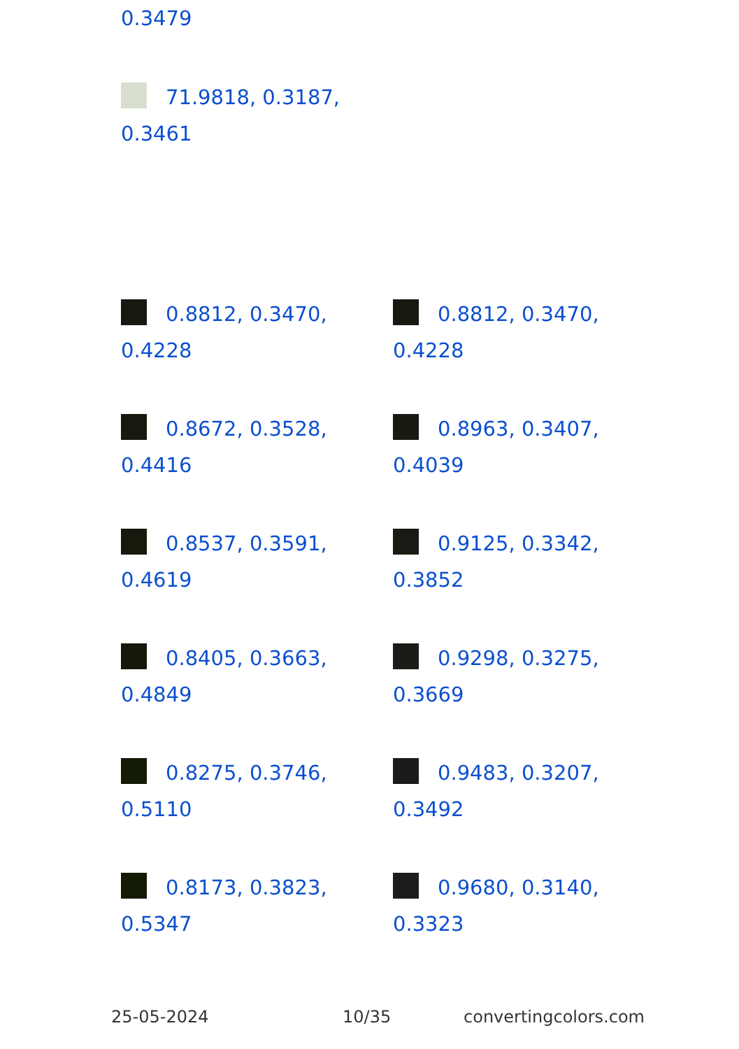0.3479
71.9818, 0.3187, 0.3461
0.8812, 0.3470, 0.4228
0.8812, 0.3470, 0.4228
0.8672, 0.3528, 0.4416
0.8963, 0.3407, 0.4039
0.8537, 0.3591, 0.4619
0.9125, 0.3342, 0.3852
0.8405, 0.3663, 0.4849
0.9298, 0.3275, 0.3669
0.8275, 0.3746, 0.5110
0.9483, 0.3207, 0.3492
0.8173, 0.3823, 0.5347
0.9680, 0.3140, 0.3323
25-05-2024 10/35 convertingcolors.com